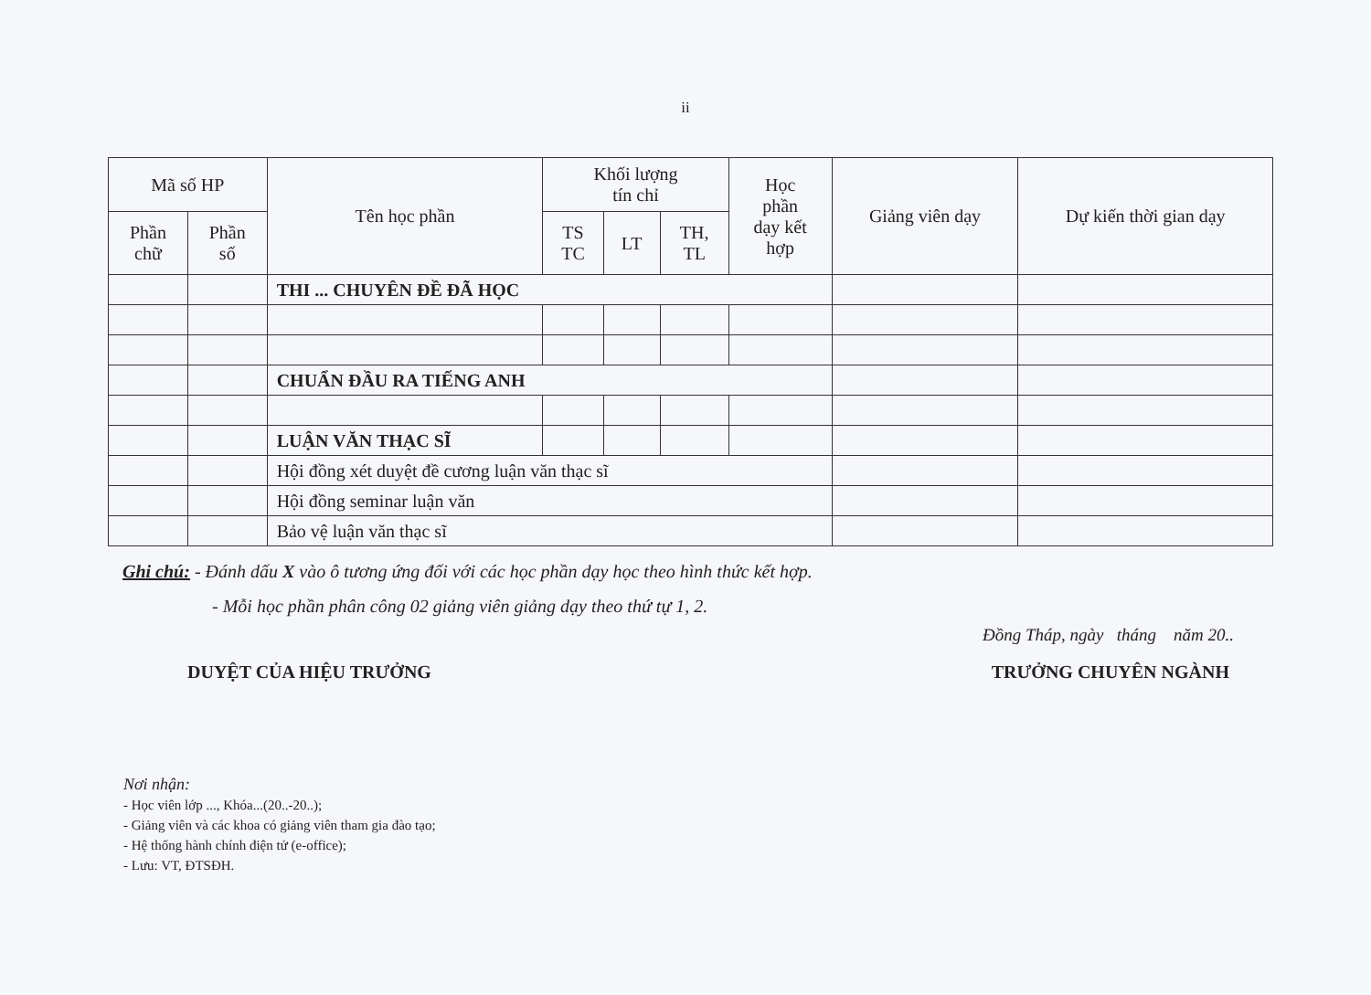ii
| Mã số HP | | Tên học phần | Khối lượng tín chỉ | | | Học phần dạy kết hợp | Giảng viên dạy | Dự kiến thời gian dạy |
| --- | --- | --- | --- | --- | --- | --- | --- | --- |
| Phần chữ | Phần số | | TS TC | LT | TH, TL | | | |
| | | THI ... CHUYÊN ĐỀ ĐÃ HỌC | | | | | | |
| | | CHUẨN ĐẦU RA TIẾNG ANH | | | | | | |
| | | LUẬN VĂN THẠC SĨ | | | | | | |
| | | Hội đồng xét duyệt đề cương luận văn thạc sĩ | | | | | | |
| | | Hội đồng seminar luận văn | | | | | | |
| | | Bảo vệ luận văn thạc sĩ | | | | | | |
Ghi chú: - Đánh dấu X vào ô tương ứng đối với các học phần dạy học theo hình thức kết hợp.
- Mỗi học phần phân công 02 giảng viên giảng dạy theo thứ tự 1, 2.
Đồng Tháp, ngày tháng năm 20..
DUYỆT CỦA HIỆU TRƯỞNG TRƯỞNG CHUYÊN NGÀNH
Nơi nhận:
- Học viên lớp ..., Khóa...(20..-20..);
- Giảng viên và các khoa có giảng viên tham gia đào tạo;
- Hệ thống hành chính điện tử (e-office);
- Lưu: VT, ĐTSĐH.